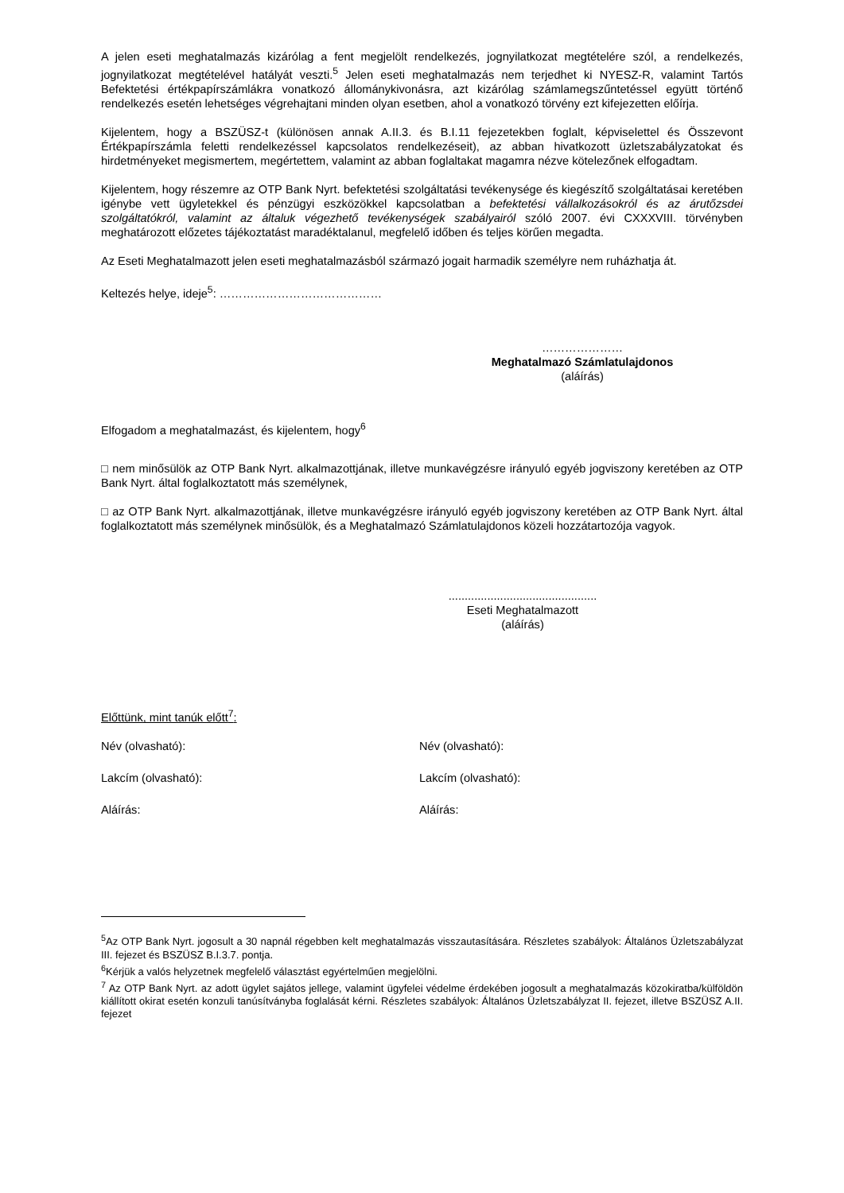A jelen eseti meghatalmazás kizárólag a fent megjelölt rendelkezés, jognyilatkozat megtételére szól, a rendelkezés, jognyilatkozat megtételével hatályát veszti.<sup>5</sup> Jelen eseti meghatalmazás nem terjedhet ki NYESZ-R, valamint Tartós Befektetési értékpapírszámlákra vonatkozó állománykivonásra, azt kizárólag számlamegszűntetéssel együtt történő rendelkezés esetén lehetséges végrehajtani minden olyan esetben, ahol a vonatkozó törvény ezt kifejezetten előírja.
Kijelentem, hogy a BSZÜSZ-t (különösen annak A.II.3. és B.I.11 fejezetekben foglalt, képviselettel és Összevont Értékpapírszámla feletti rendelkezéssel kapcsolatos rendelkezéseit), az abban hivatkozott üzletszabályzatokat és hirdetményeket megismertem, megértettem, valamint az abban foglaltakat magamra nézve kötelezőnek elfogadtam.
Kijelentem, hogy részemre az OTP Bank Nyrt. befektetési szolgáltatási tevékenysége és kiegészítő szolgáltatásai keretében igénybe vett ügyletekkel és pénzügyi eszközökkel kapcsolatban a befektetési vállalkozásokról és az árutőzsdei szolgáltatókról, valamint az általuk végezhető tevékenységek szabályairól szóló 2007. évi CXXXVIII. törvényben meghatározott előzetes tájékoztatást maradéktalanul, megfelelő időben és teljes körűen megadta.
Az Eseti Meghatalmazott jelen eseti meghatalmazásból származó jogait harmadik személyre nem ruházhatja át.
Keltezés helye, ideje<sup>5</sup>: ……………………………………
…………………
Meghatalmazó Számlatulajdonos
(aláírás)
Elfogadom a meghatalmazást, és kijelentem, hogy<sup>6</sup>
□ nem minősülök az OTP Bank Nyrt. alkalmazottjának, illetve munkavégzésre irányuló egyéb jogviszony keretében az OTP Bank Nyrt. által foglalkoztatott más személynek,
□ az OTP Bank Nyrt. alkalmazottjának, illetve munkavégzésre irányuló egyéb jogviszony keretében az OTP Bank Nyrt. által foglalkoztatott más személynek minősülök, és a Meghatalmazó Számlatulajdonos közeli hozzátartozója vagyok.
..............................................
Eseti Meghatalmazott
(aláírás)
Előttünk, mint tanúk előtt<sup>7</sup>:
Név (olvasható): Név (olvasható):
Lakcím (olvasható): Lakcím (olvasható):
Aláírás: Aláírás:
<sup>5</sup> Az OTP Bank Nyrt. jogosult a 30 napnál régebben kelt meghatalmazás visszautasítására. Részletes szabályok: Általános Üzletszabályzat III. fejezet és BSZÜSZ B.I.3.7. pontja.
<sup>6</sup> Kérjük a valós helyzetnek megfelelő választást egyértelműen megjelölni.
<sup>7</sup> Az OTP Bank Nyrt. az adott ügylet sajátos jellege, valamint ügyfelei védelme érdekében jogosult a meghatalmazás közokiratba/külföldön kiállított okirat esetén konzuli tanúsítványba foglalását kérni. Részletes szabályok: Általános Üzletszabályzat II. fejezet, illetve BSZÜSZ A.II. fejezet